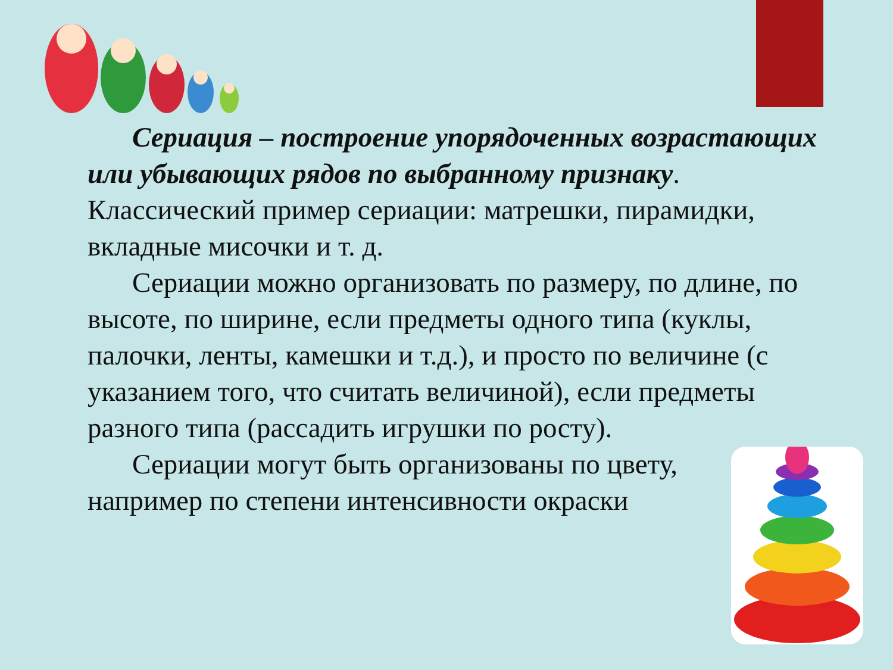Сериация – построение упорядоченных возрастающих или убывающих рядов по выбранному признаку. Классический пример сериации: матрешки, пирамидки, вкладные мисочки и т. д.
Сериации можно организовать по размеру, по длине, по высоте, по ширине, если предметы одного типа (куклы, палочки, ленты, камешки и т.д.), и просто по величине (с указанием того, что считать величиной), если предметы разного типа (рассадить игрушки по росту).
Сериации могут быть организованы по цвету,
например по степени интенсивности окраски